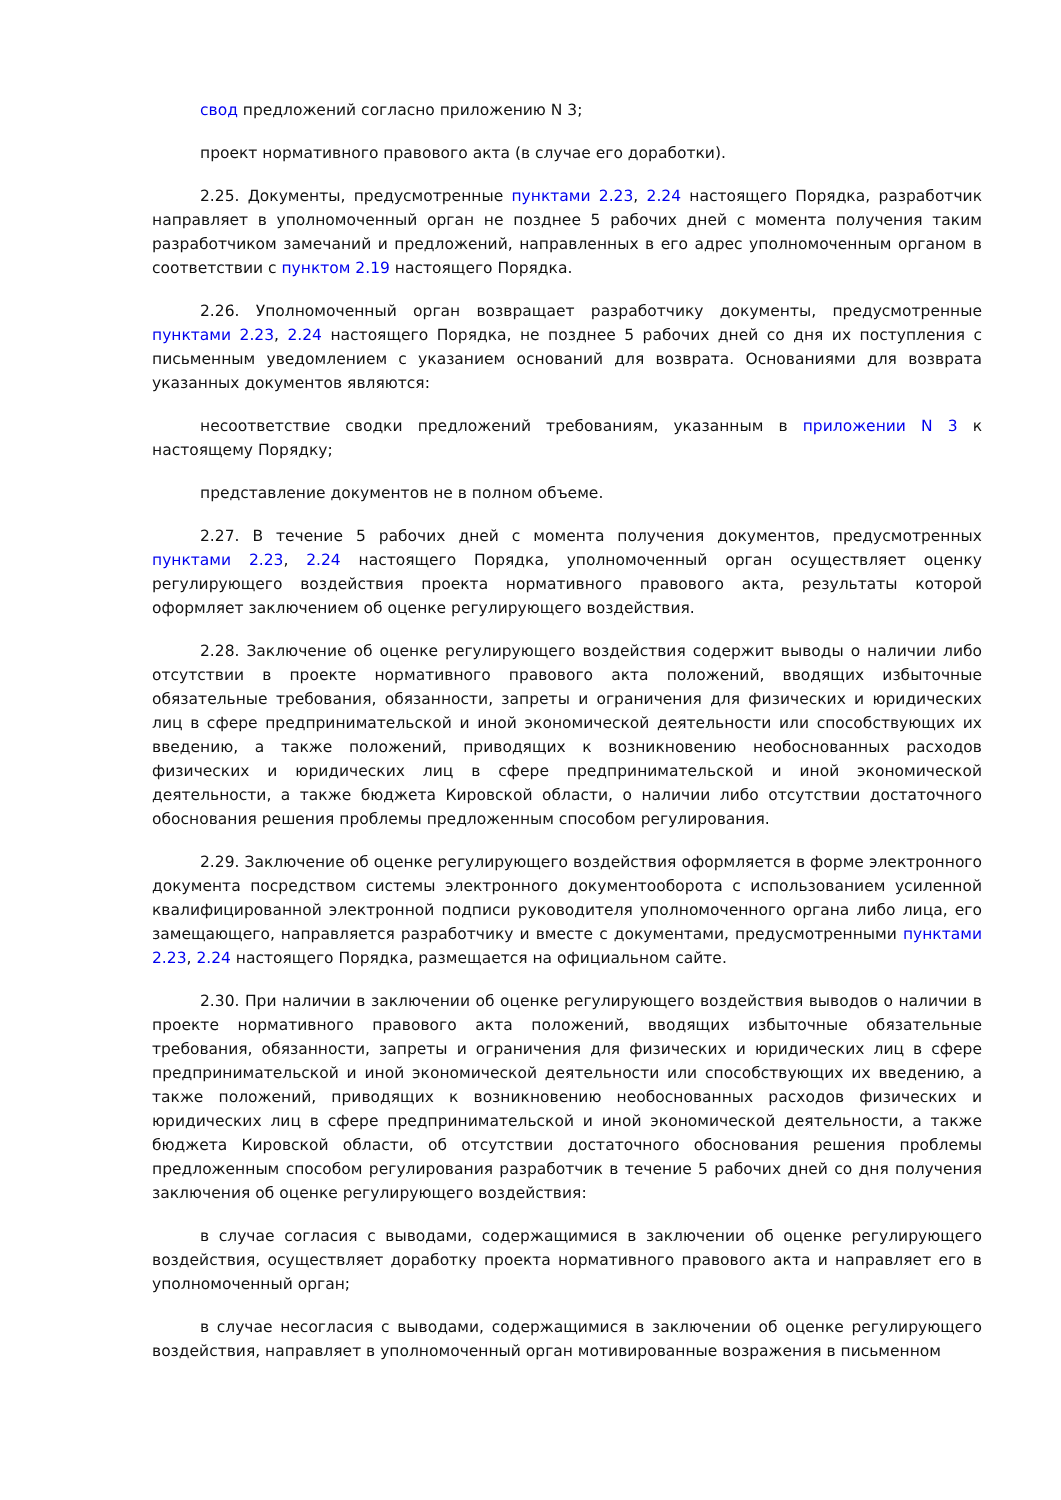свод предложений согласно приложению N 3;
проект нормативного правового акта (в случае его доработки).
2.25. Документы, предусмотренные пунктами 2.23, 2.24 настоящего Порядка, разработчик направляет в уполномоченный орган не позднее 5 рабочих дней с момента получения таким разработчиком замечаний и предложений, направленных в его адрес уполномоченным органом в соответствии с пунктом 2.19 настоящего Порядка.
2.26. Уполномоченный орган возвращает разработчику документы, предусмотренные пунктами 2.23, 2.24 настоящего Порядка, не позднее 5 рабочих дней со дня их поступления с письменным уведомлением с указанием оснований для возврата. Основаниями для возврата указанных документов являются:
несоответствие сводки предложений требованиям, указанным в приложении N 3 к настоящему Порядку;
представление документов не в полном объеме.
2.27. В течение 5 рабочих дней с момента получения документов, предусмотренных пунктами 2.23, 2.24 настоящего Порядка, уполномоченный орган осуществляет оценку регулирующего воздействия проекта нормативного правового акта, результаты которой оформляет заключением об оценке регулирующего воздействия.
2.28. Заключение об оценке регулирующего воздействия содержит выводы о наличии либо отсутствии в проекте нормативного правового акта положений, вводящих избыточные обязательные требования, обязанности, запреты и ограничения для физических и юридических лиц в сфере предпринимательской и иной экономической деятельности или способствующих их введению, а также положений, приводящих к возникновению необоснованных расходов физических и юридических лиц в сфере предпринимательской и иной экономической деятельности, а также бюджета Кировской области, о наличии либо отсутствии достаточного обоснования решения проблемы предложенным способом регулирования.
2.29. Заключение об оценке регулирующего воздействия оформляется в форме электронного документа посредством системы электронного документооборота с использованием усиленной квалифицированной электронной подписи руководителя уполномоченного органа либо лица, его замещающего, направляется разработчику и вместе с документами, предусмотренными пунктами 2.23, 2.24 настоящего Порядка, размещается на официальном сайте.
2.30. При наличии в заключении об оценке регулирующего воздействия выводов о наличии в проекте нормативного правового акта положений, вводящих избыточные обязательные требования, обязанности, запреты и ограничения для физических и юридических лиц в сфере предпринимательской и иной экономической деятельности или способствующих их введению, а также положений, приводящих к возникновению необоснованных расходов физических и юридических лиц в сфере предпринимательской и иной экономической деятельности, а также бюджета Кировской области, об отсутствии достаточного обоснования решения проблемы предложенным способом регулирования разработчик в течение 5 рабочих дней со дня получения заключения об оценке регулирующего воздействия:
в случае согласия с выводами, содержащимися в заключении об оценке регулирующего воздействия, осуществляет доработку проекта нормативного правового акта и направляет его в уполномоченный орган;
в случае несогласия с выводами, содержащимися в заключении об оценке регулирующего воздействия, направляет в уполномоченный орган мотивированные возражения в письменном